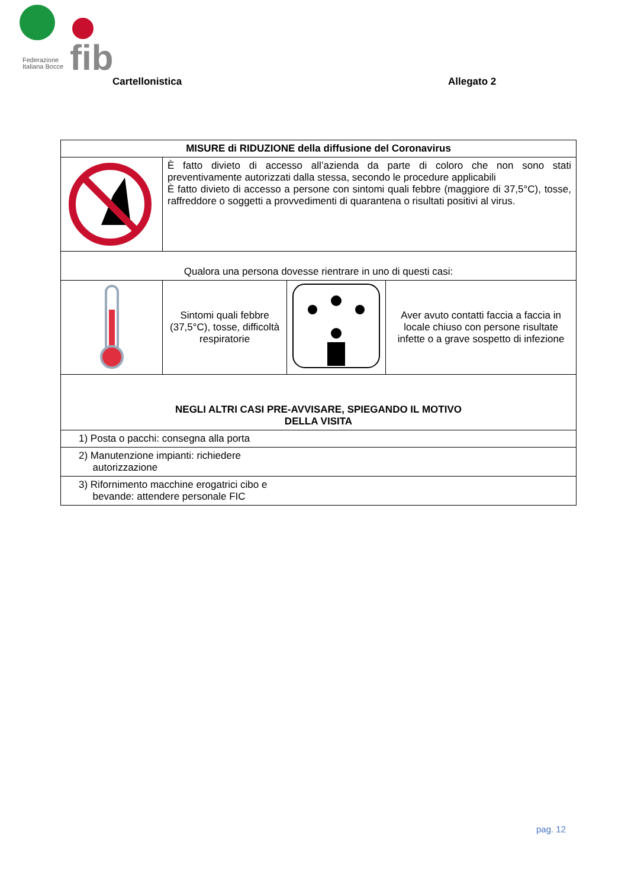fib
Federazione
Italiana Bocce
Cartellonistica Allegato 2
| MISURE di RIDUZIONE della diffusione del Coronavirus | | | |
| --- | --- | --- | --- |
| | È fatto divieto di accesso all’azienda da parte di coloro che non sono stati preventivamente autorizzati dalla stessa, secondo le procedure applicabili È fatto divieto di accesso a persone con sintomi quali febbre (maggiore di 37,5°C), tosse, raffreddore o soggetti a provvedimenti di quarantena o risultati positivi al virus. | | |
| Qualora una persona dovesse rientrare in uno di questi casi: | | | |
| | Sintomi quali febbre (37,5°C), tosse, difficoltà respiratorie | | Aver avuto contatti faccia a faccia in locale chiuso con persone risultate infette o a grave sospetto di infezione |
| NEGLI ALTRI CASI PRE-AVVISARE, SPIEGANDO IL MOTIVO DELLA VISITA | | | |
| 1) Posta o pacchi: consegna alla porta | | | |
| 2) Manutenzione impianti: richiedere autorizzazione | | | |
| 3) Rifornimento macchine erogatrici cibo e bevande: attendere personale FIC | | | |
pag. 12